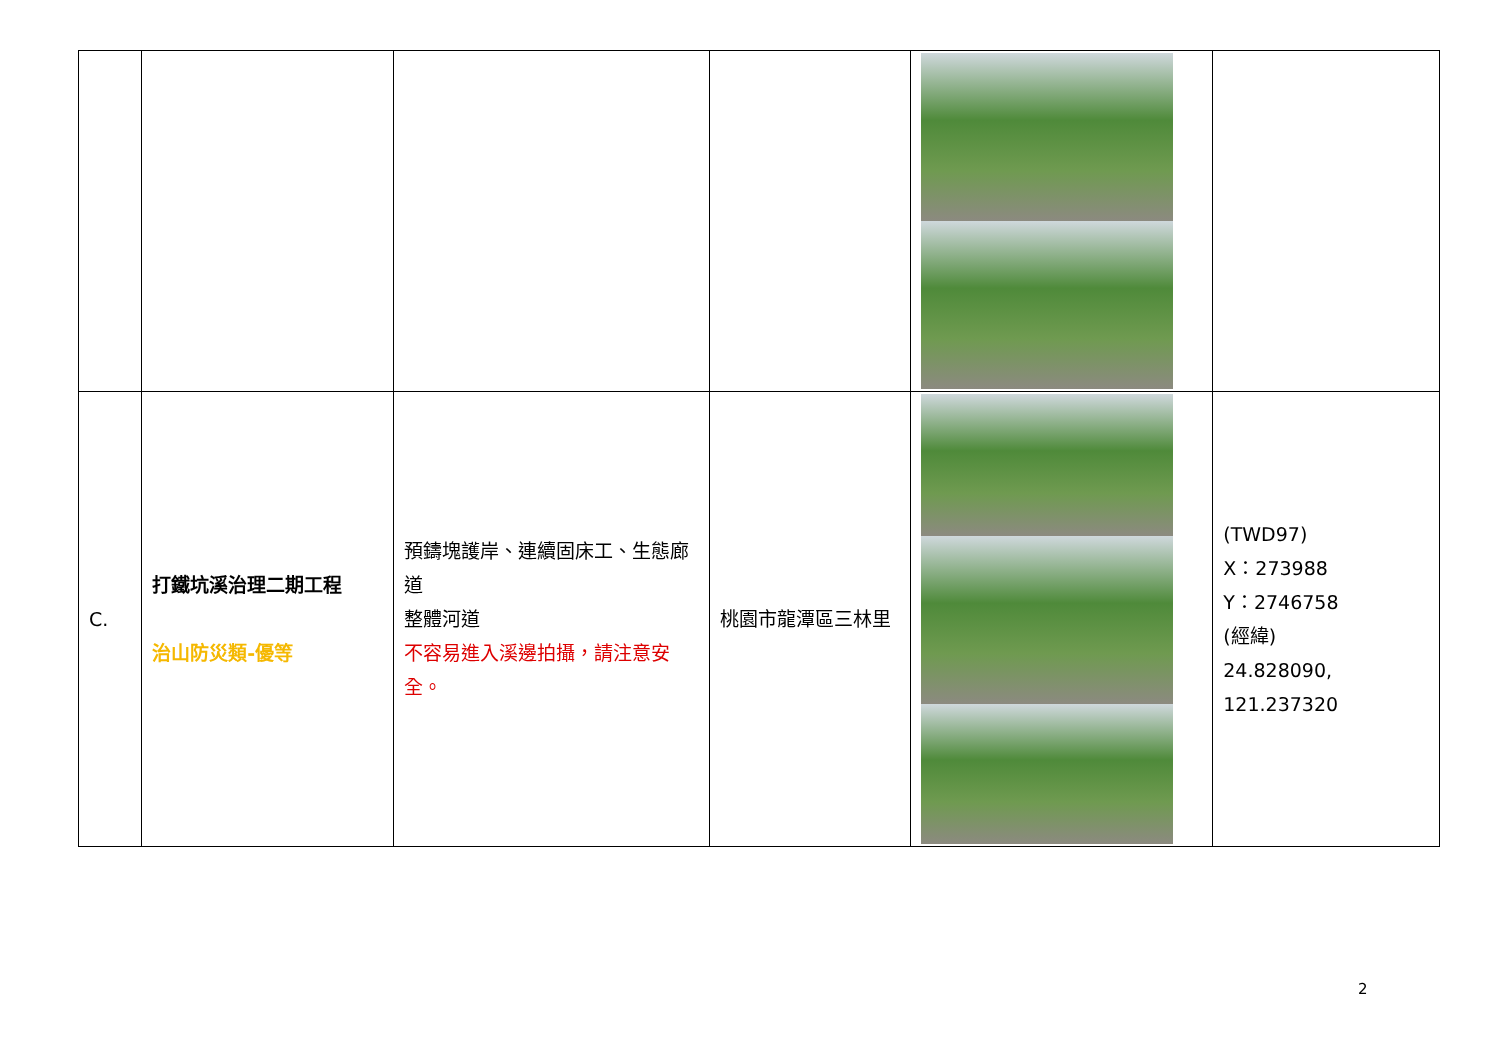| C. | 打鐵坑溪治理二期工程 治山防災類-優等 | 預鑄塊護岸、連續固床工、生態廊道 整體河道 不容易進入溪邊拍攝，請注意安全。 | 桃園市龍潭區三林里 | | (TWD97) X：273988 Y：2746758 (經緯) 24.828090, 121.237320 |
2